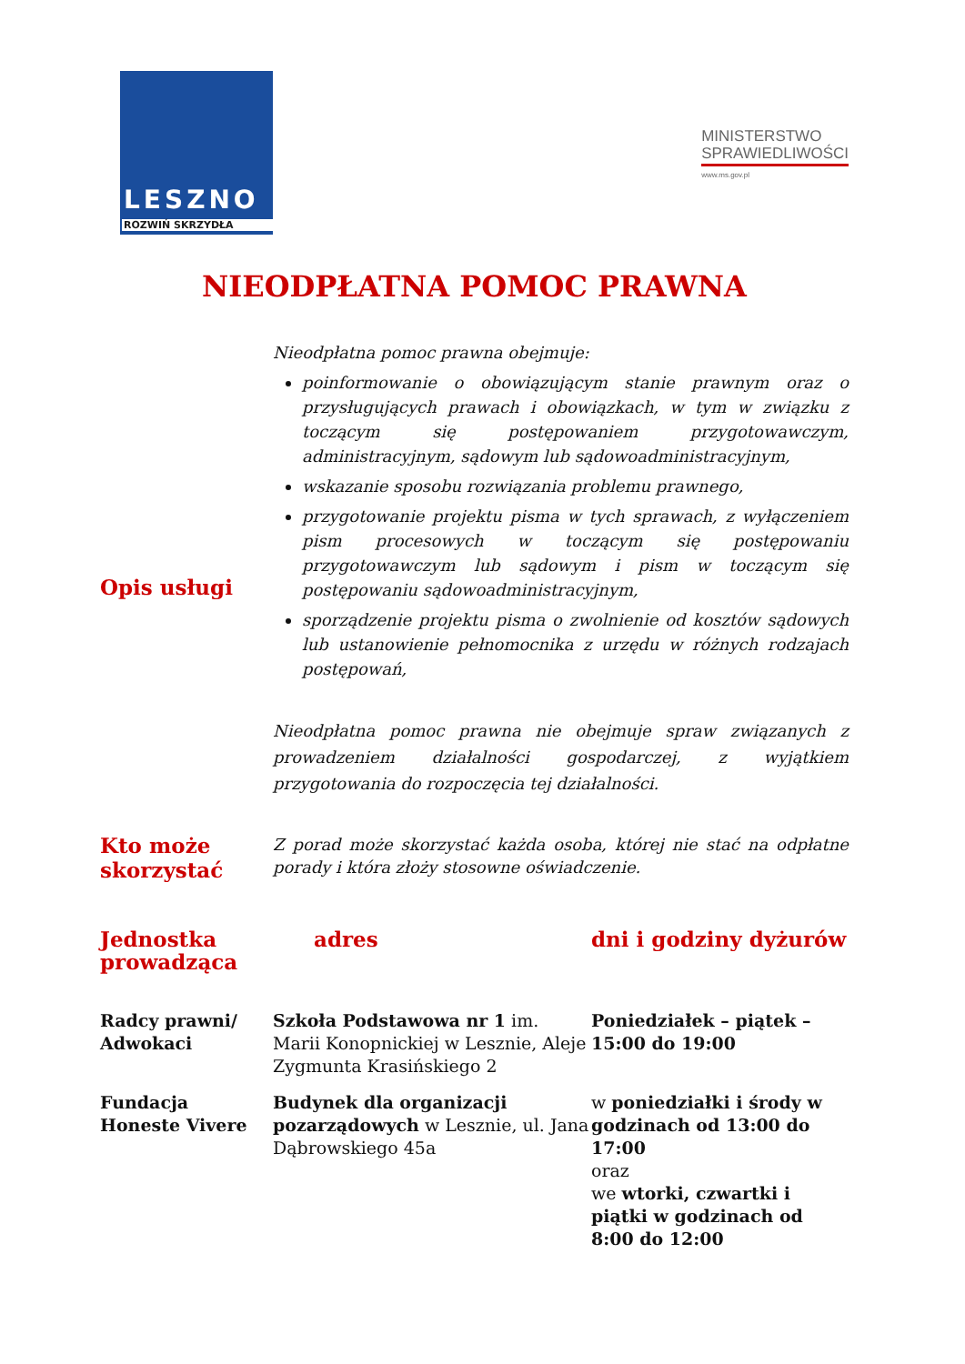LESZNO
ROZWIŃ SKRZYDŁA
MINISTERSTWO
SPRAWIEDLIWOŚCI
www.ms.gov.pl
NIEODPŁATNA POMOC PRAWNA
| Opis usługi | Nieodpłatna pomoc prawna obejmuje: poinformowanie o obowiązującym stanie prawnym oraz o przysługujących prawach i obowiązkach, w tym w związku z toczącym się postępowaniem przygotowawczym, administracyjnym, sądowym lub sądowoadministracyjnym, wskazanie sposobu rozwiązania problemu prawnego, przygotowanie projektu pisma w tych sprawach, z wyłączeniem pism procesowych w toczącym się postępowaniu przygotowawczym lub sądowym i pism w toczącym się postępowaniu sądowoadministracyjnym, sporządzenie projektu pisma o zwolnienie od kosztów sądowych lub ustanowienie pełnomocnika z urzędu w różnych rodzajach postępowań, Nieodpłatna pomoc prawna nie obejmuje spraw związanych z prowadzeniem działalności gospodarczej, z wyjątkiem przygotowania do rozpoczęcia tej działalności. |
| Kto może skorzystać | Z porad może skorzystać każda osoba, której nie stać na odpłatne porady i która złoży stosowne oświadczenie. |
| Jednostka prowadząca | adres | dni i godziny dyżurów |
| Radcy prawni/ Adwokaci | Szkoła Podstawowa nr 1 im. Marii Konopnickiej w Lesznie, Aleje Zygmunta Krasińskiego 2 | Poniedziałek – piątek – 15:00 do 19:00 |
| Fundacja Honeste Vivere | Budynek dla organizacji pozarządowych w Lesznie, ul. Jana Dąbrowskiego 45a | w poniedziałki i środy w godzinach od 13:00 do 17:00 oraz we wtorki, czwartki i piątki w godzinach od 8:00 do 12:00 |